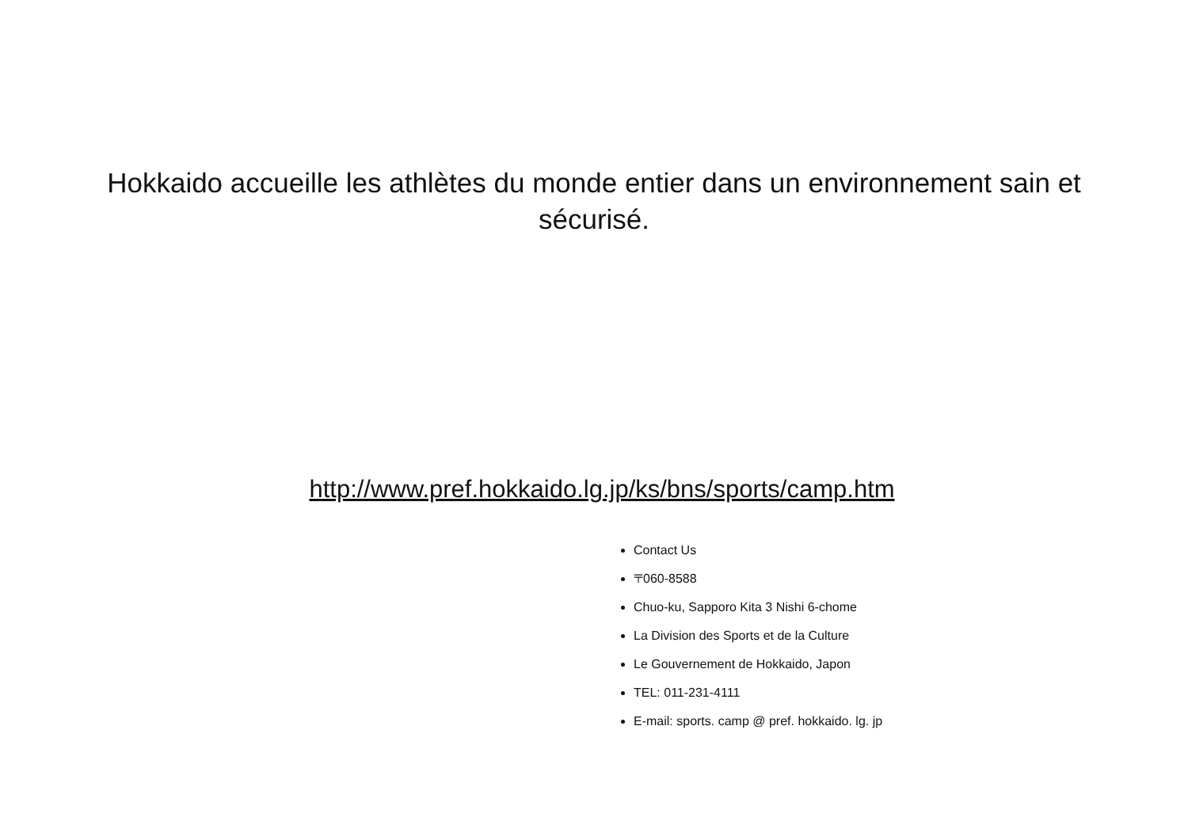Hokkaido accueille les athlètes du monde entier dans un environnement sain et sécurisé.
http://www.pref.hokkaido.lg.jp/ks/bns/sports/camp.htm
Contact Us
〒060-8588
Chuo-ku, Sapporo Kita 3 Nishi 6-chome
La Division des Sports et de la Culture
Le Gouvernement de Hokkaido, Japon
TEL: 011-231-4111
E-mail: sports. camp @ pref. hokkaido. lg. jp